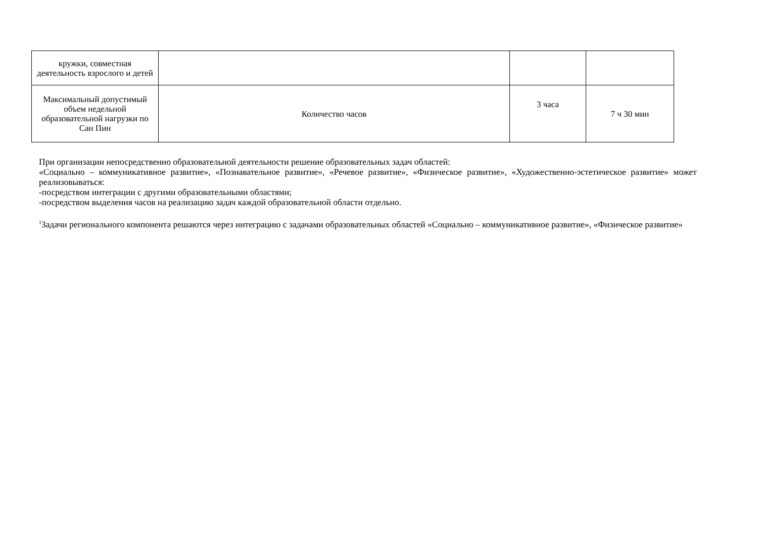| кружки, совместная деятельность взрослого и детей | | | |
| Максимальный допустимый объем недельной образовательной нагрузки по Сан Пин | Количество часов | 3 часа | 7 ч 30 мин |
При организации непосредственно образовательной деятельности решение образовательных задач областей:
«Социально – коммуникативное развитие», «Познавательное развитие», «Речевое развитие», «Физическое развитие», «Художественно-эстетическое развитие» может реализовываться:
-посредством интеграции с другими образовательными областями;
-посредством выделения часов на реализацию задач каждой образовательной области отдельно.
<sup>1</sup> Задачи регионального компонента решаются через интеграцию с задачами образовательных областей «Социально – коммуникативное развитие», «Физическое развитие»